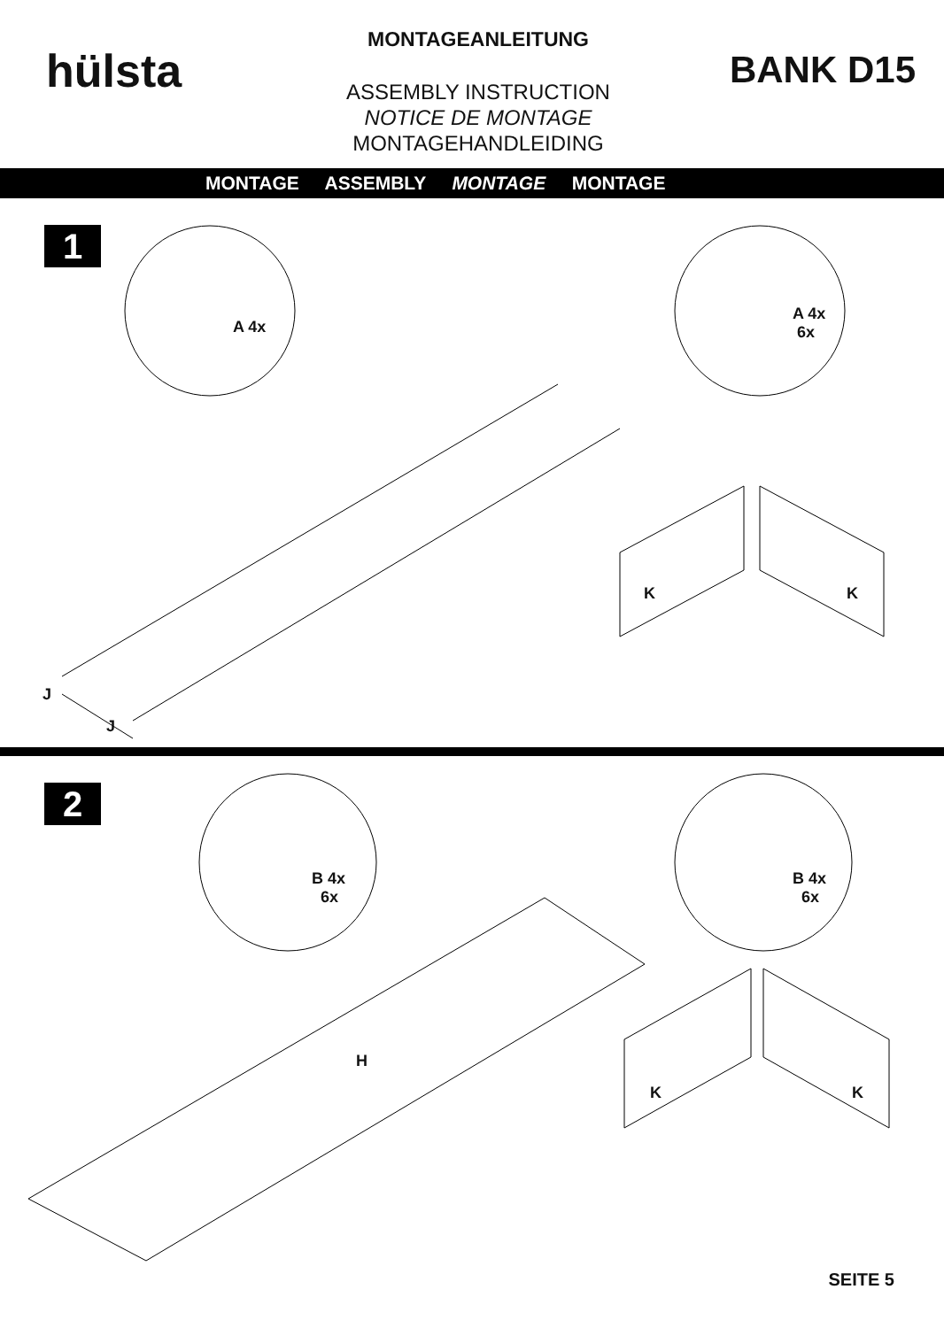hülsta
MONTAGEANLEITUNG
ASSEMBLY INSTRUCTION
NOTICE DE MONTAGE
MONTAGEHANDLEIDING
BANK D15
MONTAGE ASSEMBLY MONTAGE MONTAGE
1
A 4x
A 4x
6x
J
J
K K
2
B 4x
6x
B 4x
6x
H
K K
SEITE 5